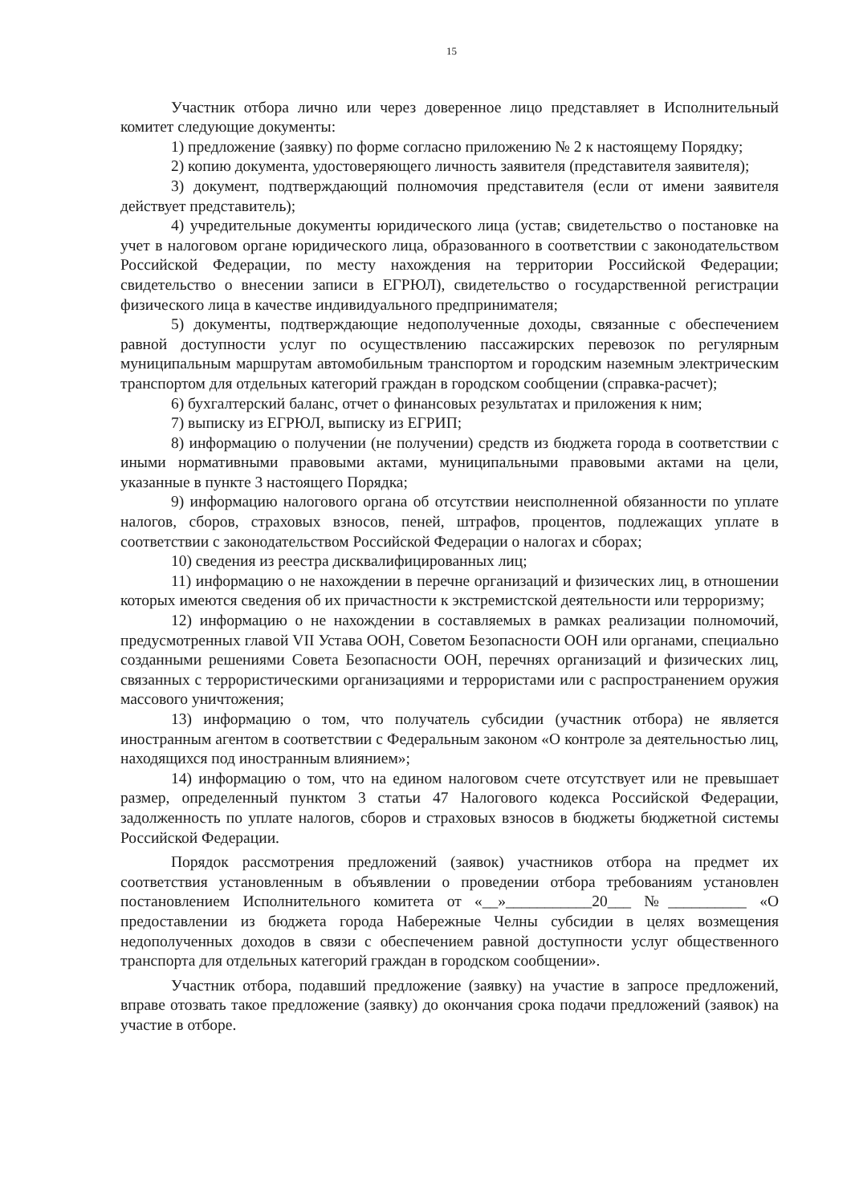15
Участник отбора лично или через доверенное лицо представляет в Исполнительный комитет следующие документы:
1) предложение (заявку) по форме согласно приложению № 2 к настоящему Порядку;
2) копию документа, удостоверяющего личность заявителя (представителя заявителя);
3) документ, подтверждающий полномочия представителя (если от имени заявителя действует представитель);
4) учредительные документы юридического лица (устав; свидетельство о постановке на учет в налоговом органе юридического лица, образованного в соответствии с законодательством Российской Федерации, по месту нахождения на территории Российской Федерации; свидетельство о внесении записи в ЕГРЮЛ), свидетельство о государственной регистрации физического лица в качестве индивидуального предпринимателя;
5) документы, подтверждающие недополученные доходы, связанные с обеспечением равной доступности услуг по осуществлению пассажирских перевозок по регулярным муниципальным маршрутам автомобильным транспортом и городским наземным электрическим транспортом для отдельных категорий граждан в городском сообщении (справка-расчет);
6) бухгалтерский баланс, отчет о финансовых результатах и приложения к ним;
7) выписку из ЕГРЮЛ, выписку из ЕГРИП;
8) информацию о получении (не получении) средств из бюджета города в соответствии с иными нормативными правовыми актами, муниципальными правовыми актами на цели, указанные в пункте 3 настоящего Порядка;
9) информацию налогового органа об отсутствии неисполненной обязанности по уплате налогов, сборов, страховых взносов, пеней, штрафов, процентов, подлежащих уплате в соответствии с законодательством Российской Федерации о налогах и сборах;
10) сведения из реестра дисквалифицированных лиц;
11) информацию о не нахождении в перечне организаций и физических лиц, в отношении которых имеются сведения об их причастности к экстремистской деятельности или терроризму;
12) информацию о не нахождении в составляемых в рамках реализации полномочий, предусмотренных главой VII Устава ООН, Советом Безопасности ООН или органами, специально созданными решениями Совета Безопасности ООН, перечнях организаций и физических лиц, связанных с террористическими организациями и террористами или с распространением оружия массового уничтожения;
13) информацию о том, что получатель субсидии (участник отбора) не является иностранным агентом в соответствии с Федеральным законом «О контроле за деятельностью лиц, находящихся под иностранным влиянием»;
14) информацию о том, что на едином налоговом счете отсутствует или не превышает размер, определенный пунктом 3 статьи 47 Налогового кодекса Российской Федерации, задолженность по уплате налогов, сборов и страховых взносов в бюджеты бюджетной системы Российской Федерации.
Порядок рассмотрения предложений (заявок) участников отбора на предмет их соответствия установленным в объявлении о проведении отбора требованиям установлен постановлением Исполнительного комитета от «__»___________20___ №__________ «О предоставлении из бюджета города Набережные Челны субсидии в целях возмещения недополученных доходов в связи с обеспечением равной доступности услуг общественного транспорта для отдельных категорий граждан в городском сообщении».
Участник отбора, подавший предложение (заявку) на участие в запросе предложений, вправе отозвать такое предложение (заявку) до окончания срока подачи предложений (заявок) на участие в отборе.